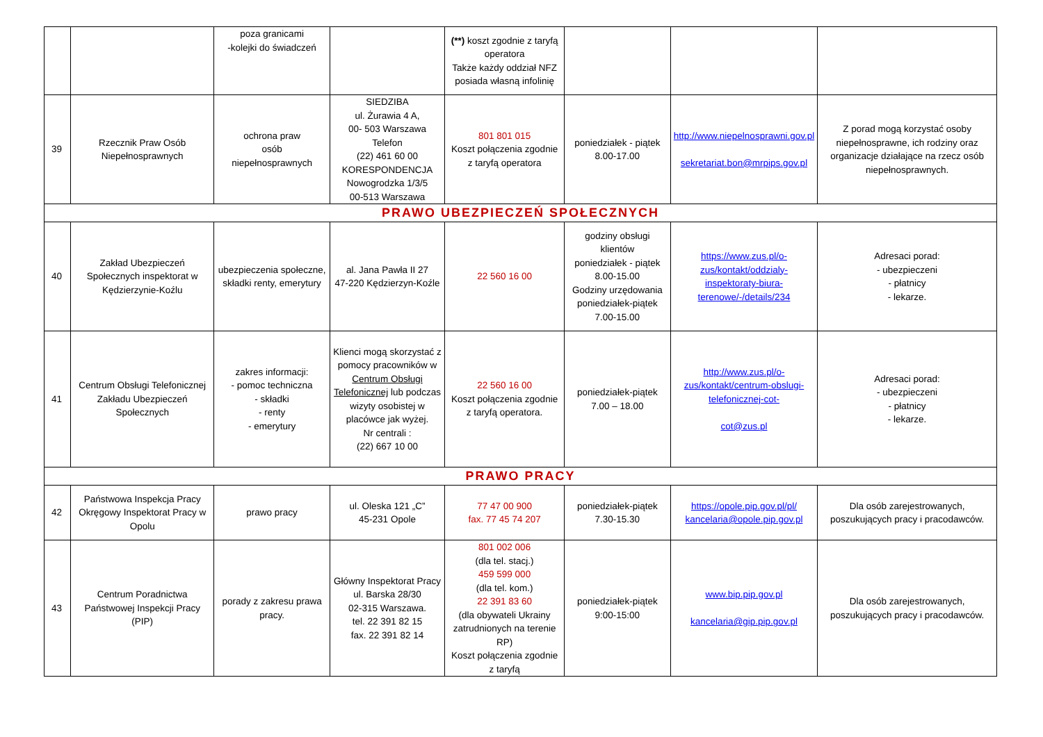| | | poza granicami -kolejki do świadczeń | | (**) koszt zgodnie z taryfą operatora Także każdy oddział NFZ posiada własną infolinię | | | |
| 39 | Rzecznik Praw Osób Niepełnosprawnych | ochrona praw osób niepełnosprawnych | SIEDZIBA ul. Żurawia 4 A, 00- 503 Warszawa Telefon (22) 461 60 00 KORESPONDENCJA Nowogrodzka 1/3/5 00-513 Warszawa | 801 801 015 Koszt połączenia zgodnie z taryfą operatora | poniedziałek - piątek 8.00-17.00 | http://www.niepelnosprawni.gov.pl sekretariat.bon@mrpips.gov.pl | Z porad mogą korzystać osoby niepełnosprawne, ich rodziny oraz organizacje działające na rzecz osób niepełnosprawnych. |
| PRAWO UBEZPIECZEŃ SPOŁECZNYCH | | | | | | | |
| 40 | Zakład Ubezpieczeń Społecznych inspektorat w Kędzierzynie-Koźlu | ubezpieczenia społeczne, składki renty, emerytury | al. Jana Pawła II 27 47-220 Kędzierzyn-Koźle | 22 560 16 00 | godziny obsługi klientów poniedziałek - piątek 8.00-15.00 Godziny urzędowania poniedziałek-piątek 7.00-15.00 | https://www.zus.pl/o-zus/kontakt/oddzialy-inspektoraty-biura-terenowe/-/details/234 | Adresaci porad: - ubezpieczeni - płatnicy - lekarze. |
| 41 | Centrum Obsługi Telefonicznej Zakładu Ubezpieczeń Społecznych | zakres informacji: - pomoc techniczna - składki - renty - emerytury | Klienci mogą skorzystać z pomocy pracowników w Centrum Obsługi Telefonicznej lub podczas wizyty osobistej w placówce jak wyżej. Nr centrali : (22) 667 10 00 | 22 560 16 00 Koszt połączenia zgodnie z taryfą operatora. | poniedziałek-piątek 7.00 – 18.00 | http://www.zus.pl/o-zus/kontakt/centrum-obslugi-telefonicznej-cot- cot@zus.pl | Adresaci porad: - ubezpieczeni - płatnicy - lekarze. |
| PRAWO PRACY | | | | | | | |
| 42 | Państwowa Inspekcja Pracy Okręgowy Inspektorat Pracy w Opolu | prawo pracy | ul. Oleska 121 „C” 45-231 Opole | 77 47 00 900 fax. 77 45 74 207 | poniedziałek-piątek 7.30-15.30 | https://opole.pip.gov.pl/pl/ kancelaria@opole.pip.gov.pl | Dla osób zarejestrowanych, poszukujących pracy i pracodawców. |
| 43 | Centrum Poradnictwa Państwowej Inspekcji Pracy (PIP) | porady z zakresu prawa pracy. | Główny Inspektorat Pracy ul. Barska 28/30 02-315 Warszawa. tel. 22 391 82 15 fax. 22 391 82 14 | 801 002 006 (dla tel. stacj.) 459 599 000 (dla tel. kom.) 22 391 83 60 (dla obywateli Ukrainy zatrudnionych na terenie RP) Koszt połączenia zgodnie z taryfą | poniedziałek-piątek 9:00-15:00 | www.bip.pip.gov.pl kancelaria@gip.pip.gov.pl | Dla osób zarejestrowanych, poszukujących pracy i pracodawców. |